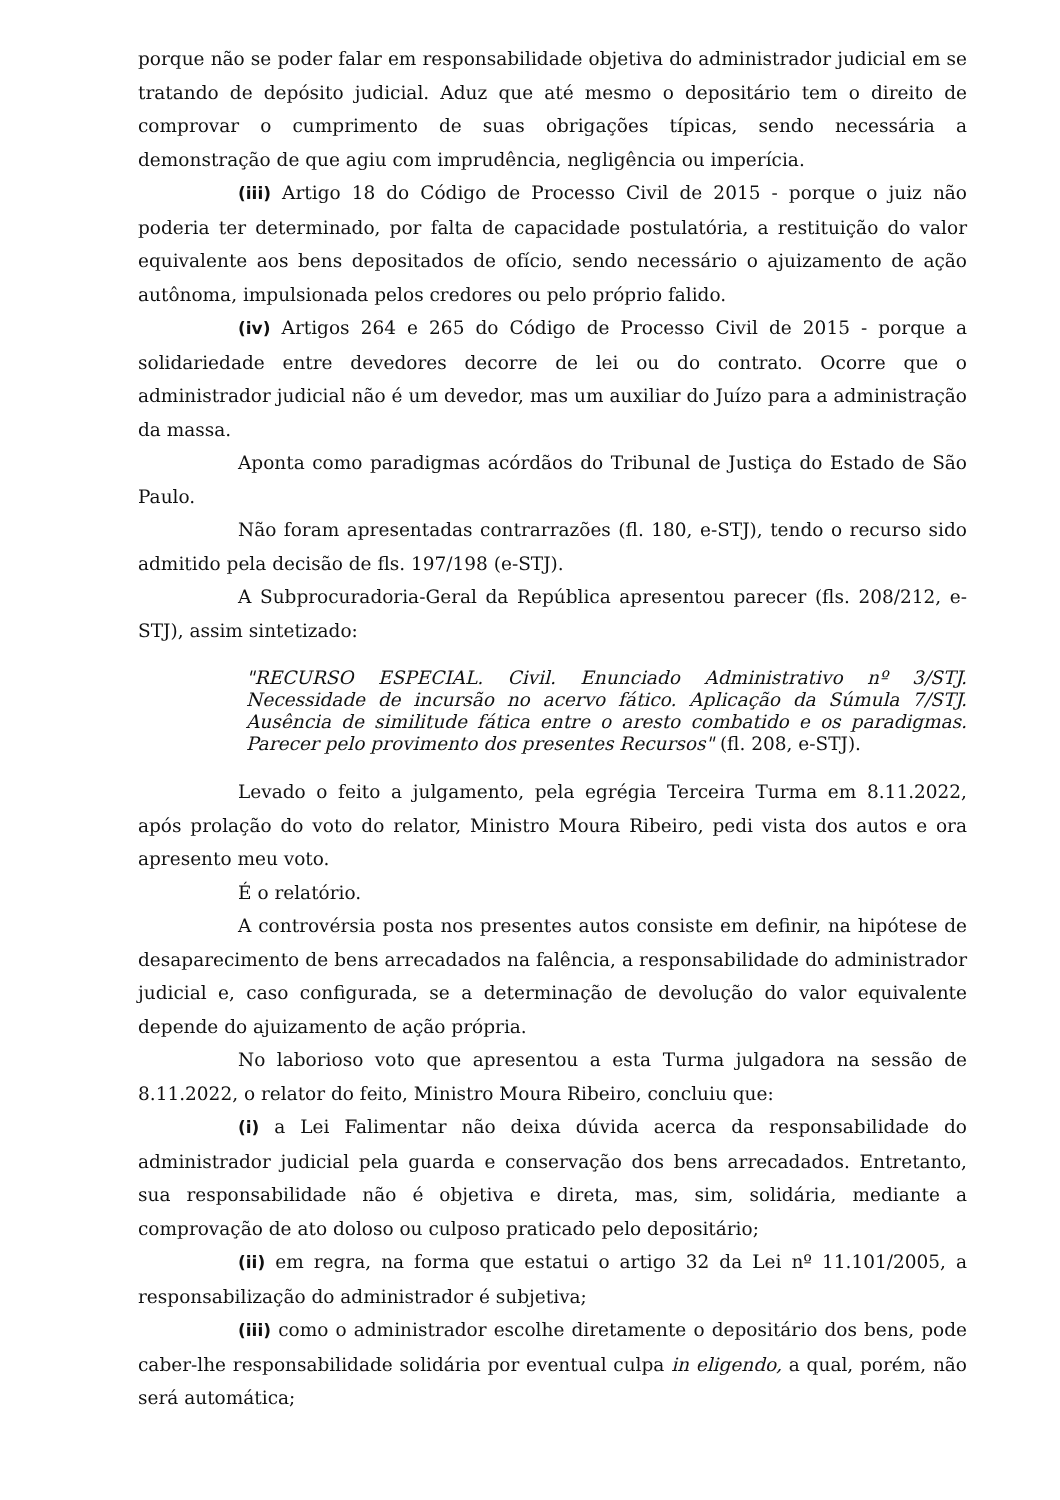porque não se poder falar em responsabilidade objetiva do administrador judicial em se tratando de depósito judicial. Aduz que até mesmo o depositário tem o direito de comprovar o cumprimento de suas obrigações típicas, sendo necessária a demonstração de que agiu com imprudência, negligência ou imperícia.
(iii) Artigo 18 do Código de Processo Civil de 2015 - porque o juiz não poderia ter determinado, por falta de capacidade postulatória, a restituição do valor equivalente aos bens depositados de ofício, sendo necessário o ajuizamento de ação autônoma, impulsionada pelos credores ou pelo próprio falido.
(iv) Artigos 264 e 265 do Código de Processo Civil de 2015 - porque a solidariedade entre devedores decorre de lei ou do contrato. Ocorre que o administrador judicial não é um devedor, mas um auxiliar do Juízo para a administração da massa.
Aponta como paradigmas acórdãos do Tribunal de Justiça do Estado de São Paulo.
Não foram apresentadas contrarrazões (fl. 180, e-STJ), tendo o recurso sido admitido pela decisão de fls. 197/198 (e-STJ).
A Subprocuradoria-Geral da República apresentou parecer (fls. 208/212, e-STJ), assim sintetizado:
"RECURSO ESPECIAL. Civil. Enunciado Administrativo nº 3/STJ. Necessidade de incursão no acervo fático. Aplicação da Súmula 7/STJ. Ausência de similitude fática entre o aresto combatido e os paradigmas. Parecer pelo provimento dos presentes Recursos" (fl. 208, e-STJ).
Levado o feito a julgamento, pela egrégia Terceira Turma em 8.11.2022, após prolação do voto do relator, Ministro Moura Ribeiro, pedi vista dos autos e ora apresento meu voto.
É o relatório.
A controvérsia posta nos presentes autos consiste em definir, na hipótese de desaparecimento de bens arrecadados na falência, a responsabilidade do administrador judicial e, caso configurada, se a determinação de devolução do valor equivalente depende do ajuizamento de ação própria.
No laborioso voto que apresentou a esta Turma julgadora na sessão de 8.11.2022, o relator do feito, Ministro Moura Ribeiro, concluiu que:
(i) a Lei Falimentar não deixa dúvida acerca da responsabilidade do administrador judicial pela guarda e conservação dos bens arrecadados. Entretanto, sua responsabilidade não é objetiva e direta, mas, sim, solidária, mediante a comprovação de ato doloso ou culposo praticado pelo depositário;
(ii) em regra, na forma que estatui o artigo 32 da Lei nº 11.101/2005, a responsabilização do administrador é subjetiva;
(iii) como o administrador escolhe diretamente o depositário dos bens, pode caber-lhe responsabilidade solidária por eventual culpa in eligendo, a qual, porém, não será automática;